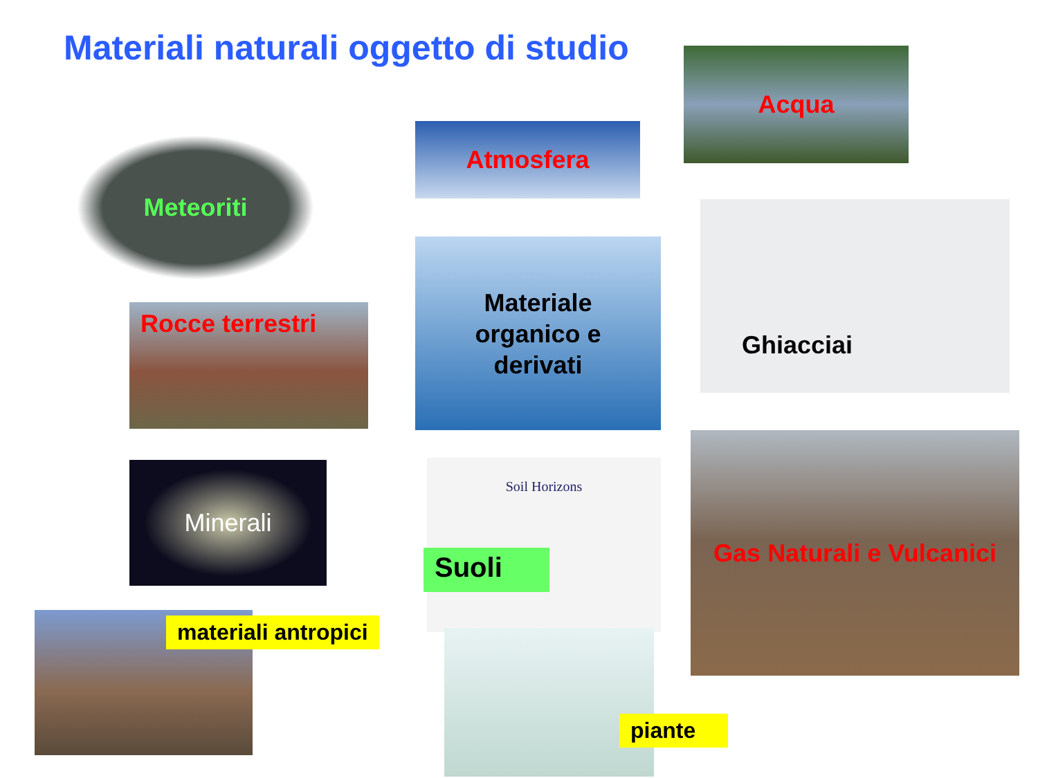Materiali naturali oggetto di studio
Acqua
Atmosfera
Meteoriti
Materiale
organico e
derivati
Ghiacciai
Rocce terrestri
Minerali Soil Horizons
Suoli
Gas Naturali e Vulcanici
materiali antropici
piante